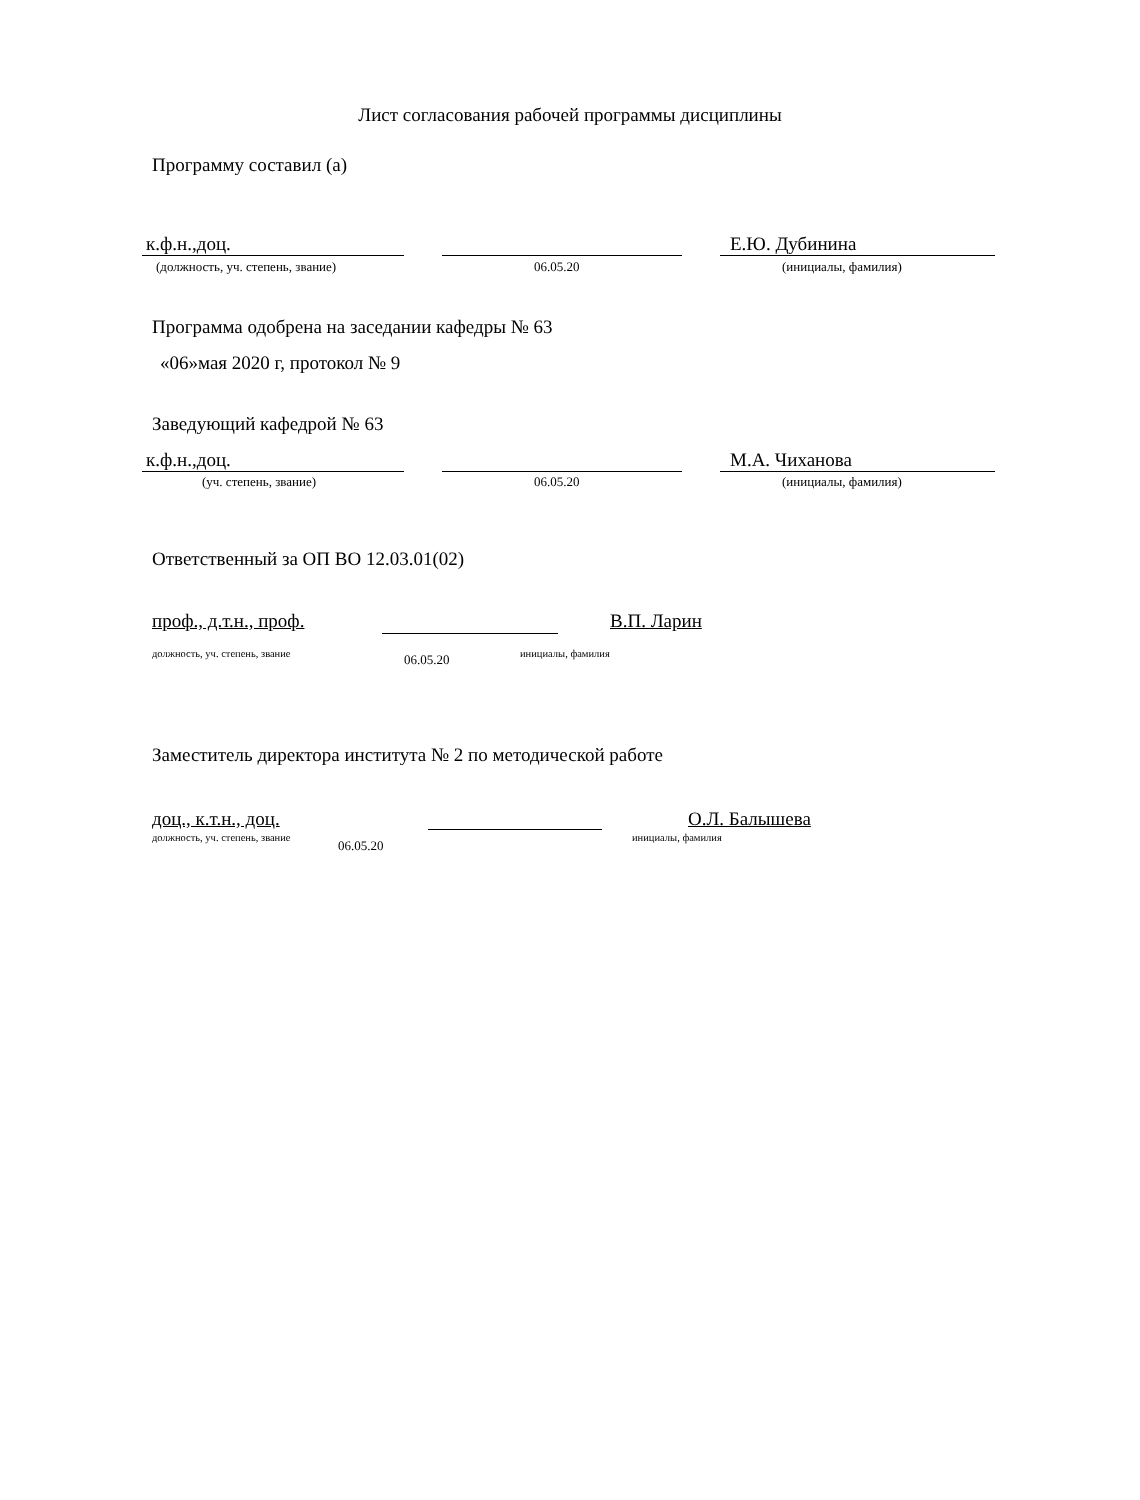Лист согласования рабочей программы дисциплины
Программу составил (а)
к.ф.н.,доц. Е.Ю. Дубинина
(должность, уч. степень, звание) 06.05.20 (инициалы, фамилия)
Программа одобрена на заседании кафедры № 63
«06»мая 2020 г, протокол № 9
Заведующий кафедрой № 63
к.ф.н.,доц. М.А. Чиханова
(уч. степень, звание) 06.05.20 (инициалы, фамилия)
Ответственный за ОП ВО 12.03.01(02)
проф., д.т.н., проф. В.П. Ларин
должность, уч. степень, звание 06.05.20 инициалы, фамилия
Заместитель директора института № 2 по методической работе
доц., к.т.н., доц. О.Л. Балышева
должность, уч. степень, звание 06.05.20 инициалы, фамилия